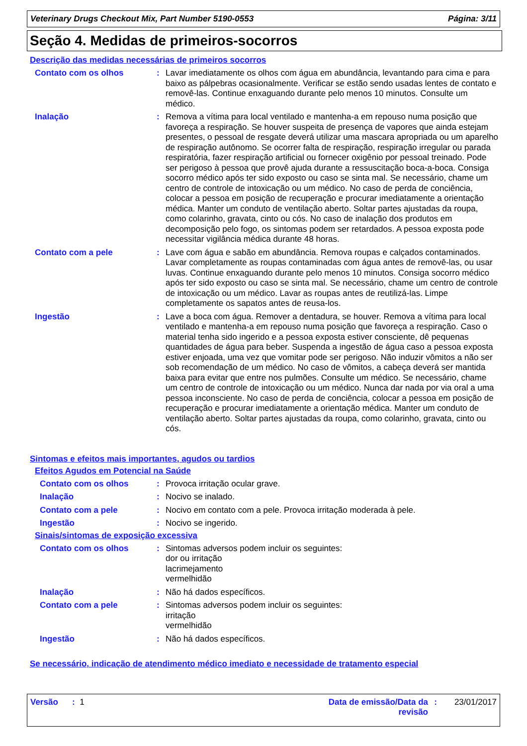Veterinary Drugs Checkout Mix, Part Number 5190-0553 Página: 3/11
Seção 4. Medidas de primeiros-socorros
Descrição das medidas necessárias de primeiros socorros
Contato com os olhos : Lavar imediatamente os olhos com água em abundância, levantando para cima e para baixo as pálpebras ocasionalmente. Verificar se estão sendo usadas lentes de contato e removê-las. Continue enxaguando durante pelo menos 10 minutos. Consulte um médico.
Inalação : Remova a vítima para local ventilado e mantenha-a em repouso numa posição que favoreça a respiração. Se houver suspeita de presença de vapores que ainda estejam presentes, o pessoal de resgate deverá utilizar uma mascara apropriada ou um aparelho de respiração autônomo. Se ocorrer falta de respiração, respiração irregular ou parada respiratória, fazer respiração artificial ou fornecer oxigênio por pessoal treinado. Pode ser perigoso à pessoa que provê ajuda durante a ressuscitação boca-a-boca. Consiga socorro médico após ter sido exposto ou caso se sinta mal. Se necessário, chame um centro de controle de intoxicação ou um médico. No caso de perda de conciência, colocar a pessoa em posição de recuperação e procurar imediatamente a orientação médica. Manter um conduto de ventilação aberto. Soltar partes ajustadas da roupa, como colarinho, gravata, cinto ou cós. No caso de inalação dos produtos em decomposição pelo fogo, os sintomas podem ser retardados. A pessoa exposta pode necessitar vigilância médica durante 48 horas.
Contato com a pele : Lave com água e sabão em abundância. Remova roupas e calçados contaminados. Lavar completamente as roupas contaminadas com água antes de removê-las, ou usar luvas. Continue enxaguando durante pelo menos 10 minutos. Consiga socorro médico após ter sido exposto ou caso se sinta mal. Se necessário, chame um centro de controle de intoxicação ou um médico. Lavar as roupas antes de reutilizá-las. Limpe completamente os sapatos antes de reusa-los.
Ingestão : Lave a boca com água. Remover a dentadura, se houver. Remova a vítima para local ventilado e mantenha-a em repouso numa posição que favoreça a respiração. Caso o material tenha sido ingerido e a pessoa exposta estiver consciente, dê pequenas quantidades de água para beber. Suspenda a ingestão de água caso a pessoa exposta estiver enjoada, uma vez que vomitar pode ser perigoso. Não induzir vômitos a não ser sob recomendação de um médico. No caso de vômitos, a cabeça deverá ser mantida baixa para evitar que entre nos pulmões. Consulte um médico. Se necessário, chame um centro de controle de intoxicação ou um médico. Nunca dar nada por via oral a uma pessoa inconsciente. No caso de perda de conciência, colocar a pessoa em posição de recuperação e procurar imediatamente a orientação médica. Manter um conduto de ventilação aberto. Soltar partes ajustadas da roupa, como colarinho, gravata, cinto ou cós.
Sintomas e efeitos mais importantes, agudos ou tardios
Efeitos Agudos em Potencial na Saúde
Contato com os olhos : Provoca irritação ocular grave.
Inalação : Nocivo se inalado.
Contato com a pele : Nocivo em contato com a pele. Provoca irritação moderada à pele.
Ingestão : Nocivo se ingerido.
Sinais/sintomas de exposição excessiva
Contato com os olhos : Sintomas adversos podem incluir os seguintes:
dor ou irritação
lacrimejamento
vermelhidão
Inalação : Não há dados específicos.
Contato com a pele : Sintomas adversos podem incluir os seguintes:
irritação
vermelhidão
Ingestão : Não há dados específicos.
Se necessário, indicação de atendimento médico imediato e necessidade de tratamento especial
Versão : 1 Data de emissão/Data da revisão
: 23/01/2017